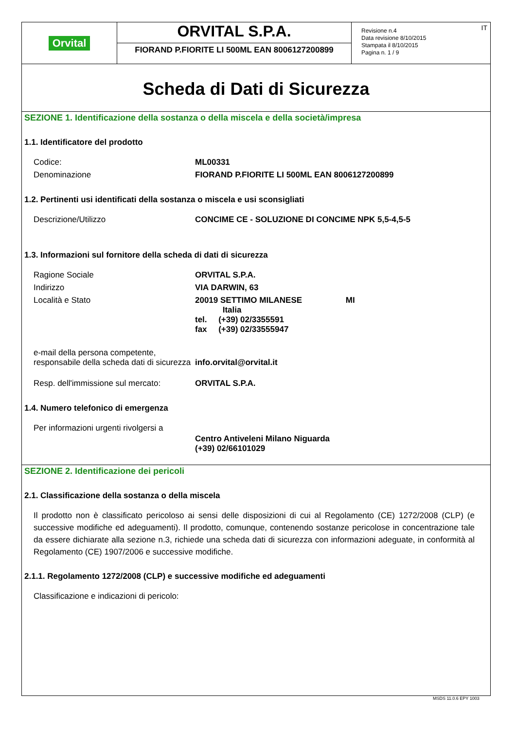Orvital
ORVITAL S.P.A.
FIORAND P.FIORITE LI 500ML EAN 8006127200899
IT
Revisione n.4
Data revisione 8/10/2015
Stampata il 8/10/2015
Pagina n. 1 / 9
Scheda di Dati di Sicurezza
SEZIONE 1. Identificazione della sostanza o della miscela e della società/impresa
1.1. Identificatore del prodotto
| Codice: | ML00331 |
| Denominazione | FIORAND P.FIORITE LI 500ML EAN 8006127200899 |
1.2. Pertinenti usi identificati della sostanza o miscela e usi sconsigliati
| Descrizione/Utilizzo | CONCIME CE - SOLUZIONE DI CONCIME NPK 5,5-4,5-5 |
1.3. Informazioni sul fornitore della scheda di dati di sicurezza
| Ragione Sociale | ORVITAL S.P.A. |
| Indirizzo | VIA DARWIN, 63 |
| Località e Stato | 20019 SETTIMO MILANESE MI Italia tel. (+39) 02/3355591 fax (+39) 02/33555947 |
| e-mail della persona competente, responsabile della scheda dati di sicurezza | info.orvital@orvital.it |
| Resp. dell'immissione sul mercato: | ORVITAL S.P.A. |
1.4. Numero telefonico di emergenza
| Per informazioni urgenti rivolgersi a | Centro Antiveleni Milano Niguarda (+39) 02/66101029 |
SEZIONE 2. Identificazione dei pericoli
2.1. Classificazione della sostanza o della miscela
Il prodotto non è classificato pericoloso ai sensi delle disposizioni di cui al Regolamento (CE) 1272/2008 (CLP) (e successive modifiche ed adeguamenti). Il prodotto, comunque, contenendo sostanze pericolose in concentrazione tale da essere dichiarate alla sezione n.3, richiede una scheda dati di sicurezza con informazioni adeguate, in conformità al Regolamento (CE) 1907/2006 e successive modifiche.
2.1.1. Regolamento 1272/2008 (CLP) e successive modifiche ed adeguamenti
Classificazione e indicazioni di pericolo:
MSDS 11.0.6 EPY 1003